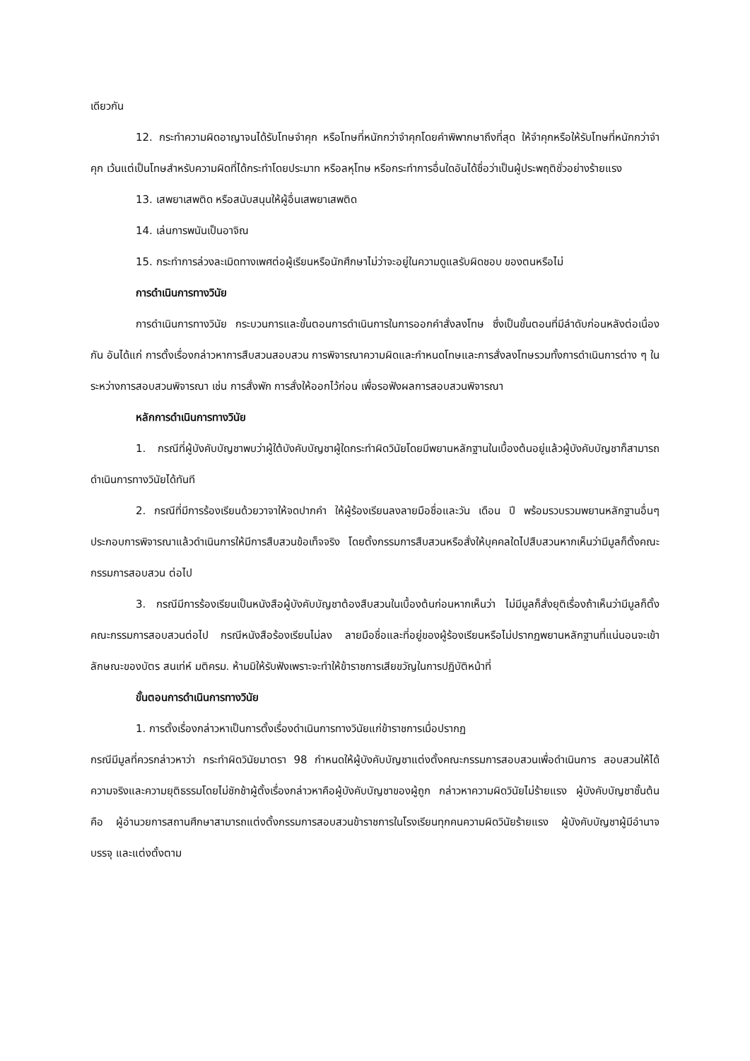เดียวกัน
12. กระทำความผิดอาญาจนได้รับโทษจำคุก หรือโทษที่หนักกว่าจำคุกโดยคำพิพากษาถึงที่สุด ให้จำคุกหรือให้รับโทษที่หนักกว่าจำคุก เว้นแต่เป็นโทษสำหรับความผิดที่ได้กระทำโดยประมาท หรือลหุโทษ หรือกระทำการอื่นใดอันได้ชื่อว่าเป็นผู้ประพฤติชั่วอย่างร้ายแรง
13. เสพยาเสพติด หรือสนับสนุนให้ผู้อื่นเสพยาเสพติด
14. เล่นการพนันเป็นอาจิณ
15. กระทำการล่วงละเมิดทางเพศต่อผู้เรียนหรือนักศึกษาไม่ว่าจะอยู่ในความดูแลรับผิดชอบ ของตนหรือไม่
การดำเนินการทางวินัย
การดำเนินการทางวินัย กระบวนการและขั้นตอนการดำเนินการในการออกคำสั่งลงโทษ ซึ่งเป็นขั้นตอนที่มีลำดับก่อนหลังต่อเนื่องกัน อันได้แก่ การตั้งเรื่องกล่าวหาการสืบสวนสอบสวน การพิจารณาความผิดและกำหนดโทษและการสั่งลงโทษรวมทั้งการดำเนินการต่าง ๆ ในระหว่างการสอบสวนพิจารณา เช่น การสั่งพัก การสั่งให้ออกไว้ก่อน เพื่อรอฟังผลการสอบสวนพิจารณา
หลักการดำเนินการทางวินัย
1. กรณีที่ผู้บังคับบัญชาพบว่าผู้ใต้บังคับบัญชาผู้ใดกระทำผิดวินัยโดยมีพยานหลักฐานในเบื้องต้นอยู่แล้วผู้บังคับบัญชาก็สามารถดำเนินการทางวินัยได้ทันที
2. กรณีที่มีการร้องเรียนด้วยวาจาให้จดปากคำ ให้ผู้ร้องเรียนลงลายมือชื่อและวัน เดือน ปี พร้อมรวบรวมพยานหลักฐานอื่นๆ ประกอบการพิจารณาแล้วดำเนินการให้มีการสืบสวนข้อเท็จจริง โดยตั้งกรรมการสืบสวนหรือสั่งให้บุคคลใดไปสืบสวนหากเห็นว่ามีมูลก็ตั้งคณะกรรมการสอบสวน ต่อไป
3. กรณีมีการร้องเรียนเป็นหนังสือผู้บังคับบัญชาต้องสืบสวนในเบื้องต้นก่อนหากเห็นว่า ไม่มีมูลก็สั่งยุติเรื่องถ้าเห็นว่ามีมูลก็ตั้งคณะกรรมการสอบสวนต่อไป กรณีหนังสือร้องเรียนไม่ลง ลายมือชื่อและที่อยู่ของผู้ร้องเรียนหรือไม่ปรากฏพยานหลักฐานที่แน่นอนจะเข้าลักษณะของบัตร สนเท่ห์ มติครม. ห้ามมิให้รับฟังเพราะจะทำให้ข้าราชการเสียขวัญในการปฏิบัติหน้าที่
ขั้นตอนการดำเนินการทางวินัย
1. การตั้งเรื่องกล่าวหาเป็นการตั้งเรื่องดำเนินการทางวินัยแก่ข้าราชการเมื่อปรากฏ
กรณีมีมูลที่ควรกล่าวหาว่า กระทำผิดวินัยมาตรา 98 กำหนดให้ผู้บังคับบัญชาแต่งตั้งคณะกรรมการสอบสวนเพื่อดำเนินการ สอบสวนให้ได้ความจริงและความยุติธรรมโดยไม่ชักช้าผู้ตั้งเรื่องกล่าวหาคือผู้บังคับบัญชาของผู้ถูก กล่าวหาความผิดวินัยไม่ร้ายแรง ผู้บังคับบัญชาชั้นต้นคือ ผู้อำนวยการสถานศึกษาสามารถแต่งตั้งกรรมการสอบสวนข้าราชการในโรงเรียนทุกคนความผิดวินัยร้ายแรง ผู้บังคับบัญชาผู้มีอำนาจบรรจุ และแต่งตั้งตาม